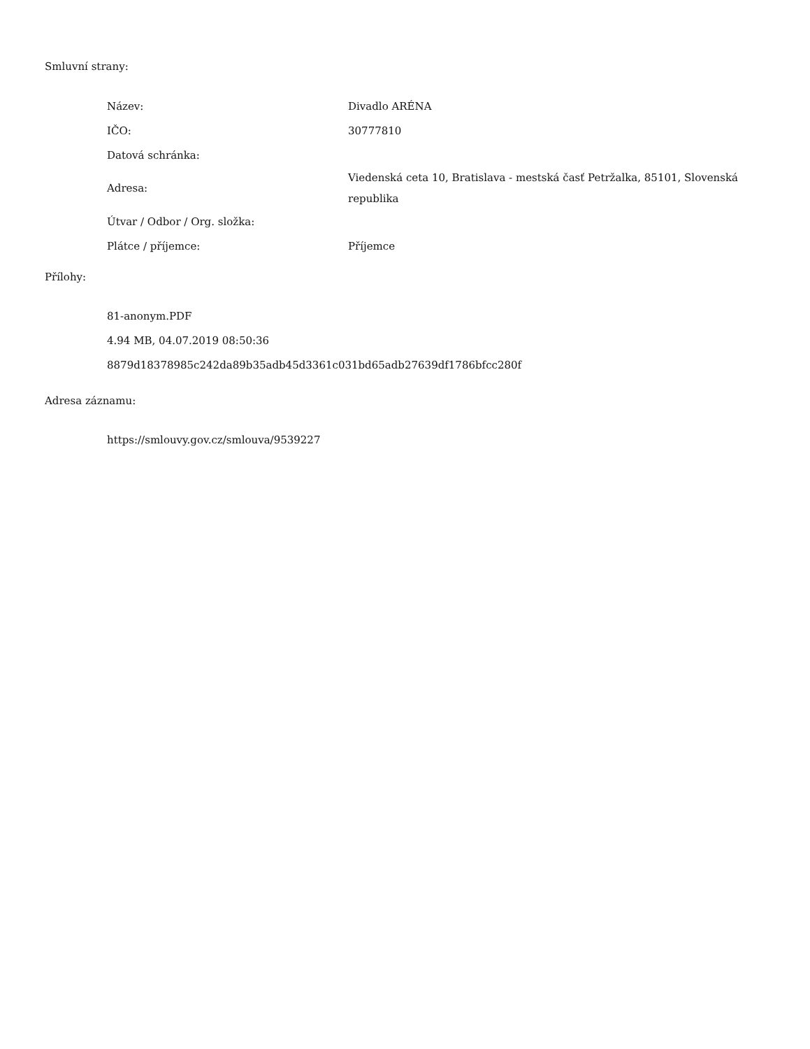Smluvní strany:
| Název: | Divadlo ARÉNA |
| IČO: | 30777810 |
| Datová schránka: | |
| Adresa: | Viedenská ceta 10, Bratislava - mestská časť Petržalka, 85101, Slovenská republika |
| Útvar / Odbor / Org. složka: | |
| Plátce / příjemce: | Příjemce |
Přílohy:
81-anonym.PDF
4.94 MB, 04.07.2019 08:50:36
8879d18378985c242da89b35adb45d3361c031bd65adb27639df1786bfcc280f
Adresa záznamu:
https://smlouvy.gov.cz/smlouva/9539227